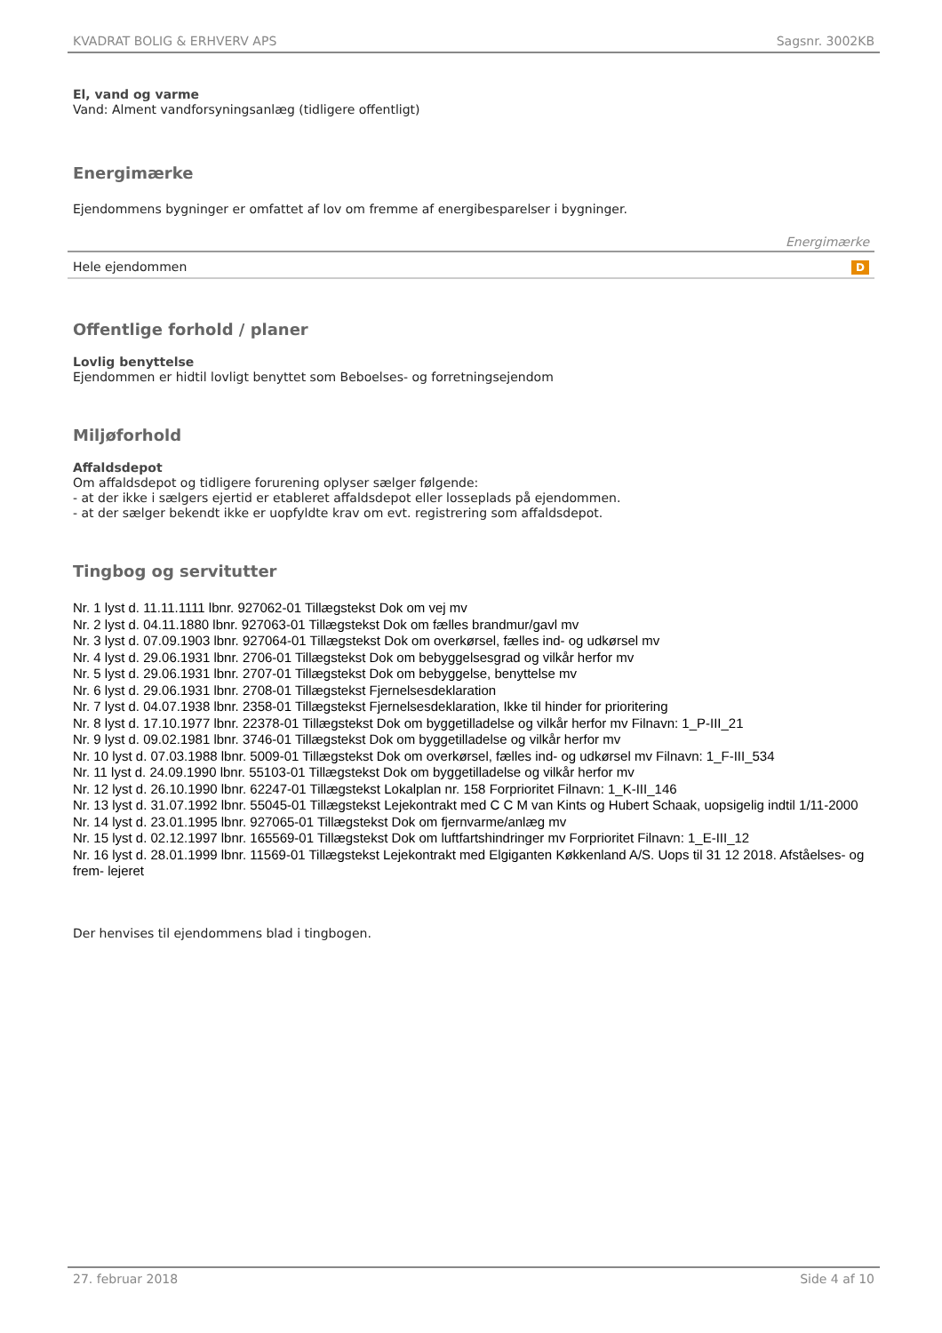KVADRAT BOLIG & ERHVERV APS Sagsnr. 3002KB
El, vand og varme
Vand: Alment vandforsyningsanlæg (tidligere offentligt)
Energimærke
Ejendommens bygninger er omfattet af lov om fremme af energibesparelser i bygninger.
| | Energimærke |
| --- | --- |
| Hele ejendommen | D |
Offentlige forhold / planer
Lovlig benyttelse
Ejendommen er hidtil lovligt benyttet som Beboelses- og forretningsejendom
Miljøforhold
Affaldsdepot
Om affaldsdepot og tidligere forurening oplyser sælger følgende:
- at der ikke i sælgers ejertid er etableret affaldsdepot eller losseplads på ejendommen.
- at der sælger bekendt ikke er uopfyldte krav om evt. registrering som affaldsdepot.
Tingbog og servitutter
Nr. 1 lyst d. 11.11.1111 lbnr. 927062-01 Tillægstekst Dok om vej mv
Nr. 2 lyst d. 04.11.1880 lbnr. 927063-01 Tillægstekst Dok om fælles brandmur/gavl mv
Nr. 3 lyst d. 07.09.1903 lbnr. 927064-01 Tillægstekst Dok om overkørsel, fælles ind- og udkørsel mv
Nr. 4 lyst d. 29.06.1931 lbnr. 2706-01 Tillægstekst Dok om bebyggelsesgrad og vilkår herfor mv
Nr. 5 lyst d. 29.06.1931 lbnr. 2707-01 Tillægstekst Dok om bebyggelse, benyttelse mv
Nr. 6 lyst d. 29.06.1931 lbnr. 2708-01 Tillægstekst Fjernelsesdeklaration
Nr. 7 lyst d. 04.07.1938 lbnr. 2358-01 Tillægstekst Fjernelsesdeklaration, Ikke til hinder for prioritering
Nr. 8 lyst d. 17.10.1977 lbnr. 22378-01 Tillægstekst Dok om byggetilladelse og vilkår herfor mv Filnavn: 1_P-III_21
Nr. 9 lyst d. 09.02.1981 lbnr. 3746-01 Tillægstekst Dok om byggetilladelse og vilkår herfor mv
Nr. 10 lyst d. 07.03.1988 lbnr. 5009-01 Tillægstekst Dok om overkørsel, fælles ind- og udkørsel mv Filnavn: 1_F-III_534
Nr. 11 lyst d. 24.09.1990 lbnr. 55103-01 Tillægstekst Dok om byggetilladelse og vilkår herfor mv
Nr. 12 lyst d. 26.10.1990 lbnr. 62247-01 Tillægstekst Lokalplan nr. 158 Forprioritet Filnavn: 1_K-III_146
Nr. 13 lyst d. 31.07.1992 lbnr. 55045-01 Tillægstekst Lejekontrakt med C C M van Kints og Hubert Schaak, uopsigelig indtil 1/11-2000
Nr. 14 lyst d. 23.01.1995 lbnr. 927065-01 Tillægstekst Dok om fjernvarme/anlæg mv
Nr. 15 lyst d. 02.12.1997 lbnr. 165569-01 Tillægstekst Dok om luftfartshindringer mv Forprioritet Filnavn: 1_E-III_12
Nr. 16 lyst d. 28.01.1999 lbnr. 11569-01 Tillægstekst Lejekontrakt med Elgiganten Køkkenland A/S. Uops til 31 12 2018. Afståelses- og frem- lejeret
Der henvises til ejendommens blad i tingbogen.
27. februar 2018 Side 4 af 10